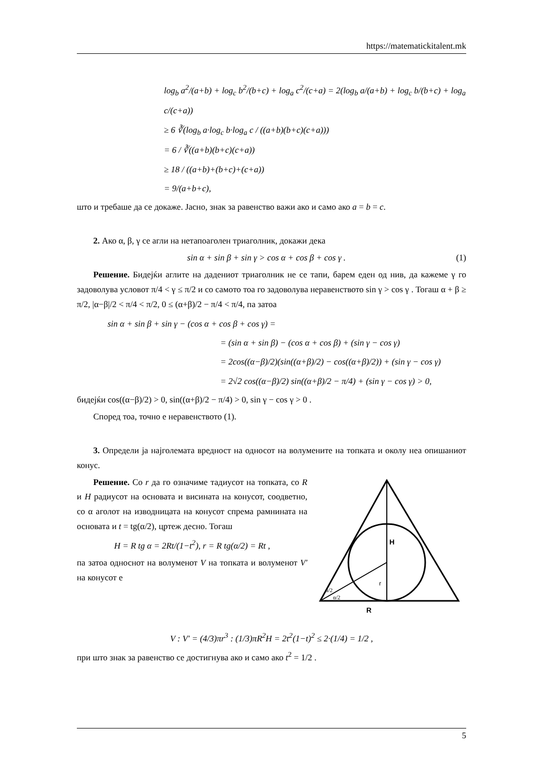https://matematickitalent.mk
log<sub>b</sub> a<sup>2</sup>/(a+b) + log<sub>c</sub> b<sup>2</sup>/(b+c) + log<sub>a</sub> c<sup>2</sup>/(c+a) = 2(log<sub>b</sub> a/(a+b) + log<sub>c</sub> b/(b+c) + log<sub>a</sub> c/(c+a))
≥ 6 ∛(log<sub>b</sub> a·log<sub>c</sub> b·log<sub>a</sub> c / ((a+b)(b+c)(c+a)))
= 6 / ∛((a+b)(b+c)(c+a))
≥ 18 / ((a+b)+(b+c)+(c+a))
= 9/(a+b+c),
што и требаше да се докаже. Јасно, знак за равенство важи ако и само ако a = b = c.
2. Ако α, β, γ се агли на нетапоаголен триаголник, докажи дека
sin α + sin β + sin γ > cos α + cos β + cos γ . (1)
Решение. Бидејќи аглите на дадениот триаголник не се тапи, барем еден од нив, да кажеме γ го задоволува условот π/4 < γ ≤ π/2 и со самото тоа го задоволува неравенството sin γ > cos γ . Тогаш α + β ≥ π/2, |α−β|/2 < π/4 < π/2, 0 ≤ (α+β)/2 − π/4 < π/4, па затоа
sin α + sin β + sin γ − (cos α + cos β + cos γ) =
= (sin α + sin β) − (cos α + cos β) + (sin γ − cos γ)
= 2cos((α−β)/2)(sin((α+β)/2) − cos((α+β)/2)) + (sin γ − cos γ)
= 2√2 cos((α−β)/2) sin((α+β)/2 − π/4) + (sin γ − cos γ) > 0,
бидејќи cos((α−β)/2) > 0, sin((α+β)/2 − π/4) > 0, sin γ − cos γ > 0 .
Според тоа, точно е неравенството (1).
3. Определи ја најголемата вредност на односот на волумените на топката и околу неа опишаниот конус.
H
r
α/2
α/2
R
Решение. Со r да го означиме тадиусот на топката, со R и H радиусот на основата и висината на конусот, соодветно, со α аголот на изводницата на конусот спрема рамнината на основата и t = tg(α/2), цртеж десно. Тогаш
H = R tg α = 2Rt/(1−t<sup>2</sup>), r = R tg(α/2) = Rt ,
па затоа односнот на волуменот V на топката и волуменот V' на конусот е
V : V' = (4/3)πr<sup>3</sup> : (1/3)πR<sup>2</sup>H = 2t<sup>2</sup>(1−t)<sup>2</sup> ≤ 2·(1/4) = 1/2 ,
при што знак за равенство се достигнува ако и само ако t<sup>2</sup> = 1/2 .
5